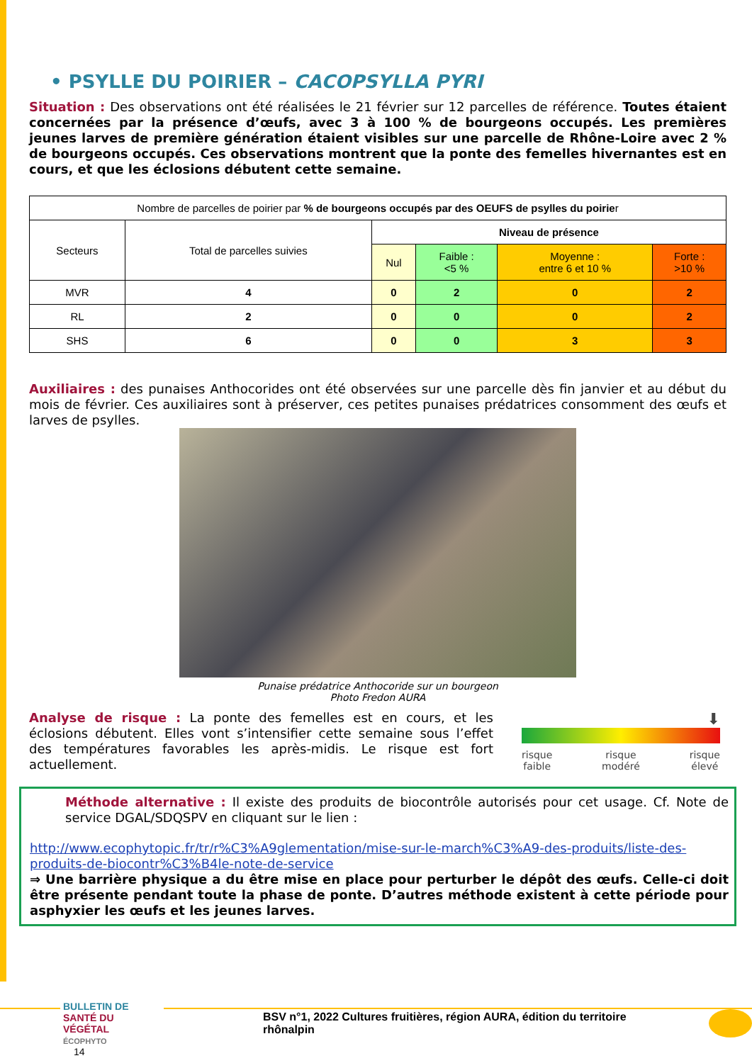• PSYLLE DU POIRIER – CACOPSYLLA PYRI
Situation : Des observations ont été réalisées le 21 février sur 12 parcelles de référence. Toutes étaient concernées par la présence d’œufs, avec 3 à 100 % de bourgeons occupés. Les premières jeunes larves de première génération étaient visibles sur une parcelle de Rhône-Loire avec 2 % de bourgeons occupés. Ces observations montrent que la ponte des femelles hivernantes est en cours, et que les éclosions débutent cette semaine.
| Nombre de parcelles de poirier par % de bourgeons occupés par des OEUFS de psylles du poirie r | | | | | |
| Secteurs | Total de parcelles suivies | Niveau de présence | | | |
| | | Nul | Faible : <5 % | Moyenne : entre 6 et 10 % | Forte : >10 % |
| MVR | 4 | 0 | 2 | 0 | 2 |
| RL | 2 | 0 | 0 | 0 | 2 |
| SHS | 6 | 0 | 0 | 3 | 3 |
Auxiliaires : des punaises Anthocorides ont été observées sur une parcelle dès fin janvier et au début du mois de février. Ces auxiliaires sont à préserver, ces petites punaises prédatrices consomment des œufs et larves de psylles.
Punaise prédatrice Anthocoride sur un bourgeon
Photo Fredon AURA
Analyse de risque : La ponte des femelles est en cours, et les éclosions débutent. Elles vont s’intensifier cette semaine sous l’effet des températures favorables les après-midis. Le risque est fort actuellement.
⬇
risque
faible risque
modéré risque
élevé
Méthode alternative : Il existe des produits de biocontrôle autorisés pour cet usage. Cf. Note de service DGAL/SDQSPV en cliquant sur le lien :
http://www.ecophytopic.fr/tr/r%C3%A9glementation/mise-sur-le-march%C3%A9-des-produits/liste-des-produits-de-biocontr%C3%B4le-note-de-service
⇒ Une barrière physique a du être mise en place pour perturber le dépôt des œufs. Celle-ci doit être présente pendant toute la phase de ponte. D’autres méthode existent à cette période pour asphyxier les œufs et les jeunes larves.
BULLETIN DE
SANTÉ DU VÉGÉTAL
ÉCOPHYTO
BSV n°1, 2022 Cultures fruitières, région AURA, édition du territoire rhônalpin
14